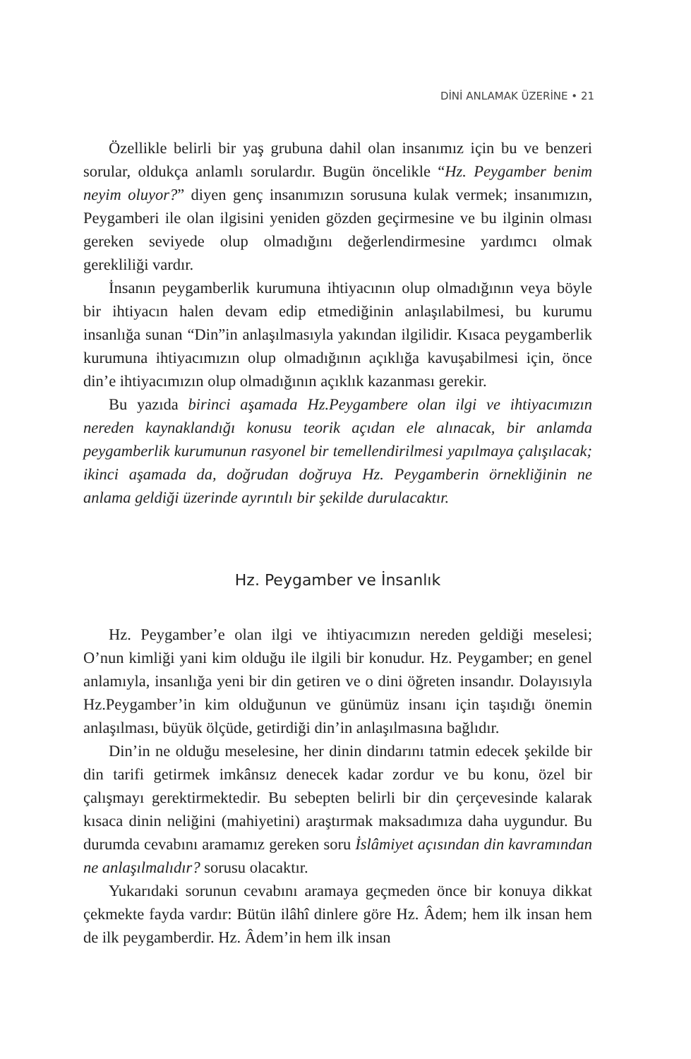DİNİ ANLAMAK ÜZERİNE • 21
Özellikle belirli bir yaş grubuna dahil olan insanımız için bu ve benzeri sorular, oldukça anlamlı sorulardır. Bugün öncelikle “Hz. Peygamber benim neyim oluyor?” diyen genç insanımızın sorusuna kulak vermek; insanımızın, Peygamberi ile olan ilgisini yeniden gözden geçirmesine ve bu ilginin olması gereken seviyede olup olmadığını değerlendirmesine yardımcı olmak gerekliliği vardır.
İnsanın peygamberlik kurumuna ihtiyacının olup olmadığının veya böyle bir ihtiyacın halen devam edip etmediğinin anlaşılabilmesi, bu kurumu insanlığa sunan “Din”in anlaşılmasıyla yakından ilgilidir. Kısaca peygamberlik kurumuna ihtiyacımızın olup olmadığının açıklığa kavuşabilmesi için, önce din’e ihtiyacımızın olup olmadığının açıklık kazanması gerekir.
Bu yazıda birinci aşamada Hz.Peygambere olan ilgi ve ihtiyacımızın nereden kaynaklandığı konusu teorik açıdan ele alınacak, bir anlamda peygamberlik kurumunun rasyonel bir temellendirilmesi yapılmaya çalışılacak; ikinci aşamada da, doğrudan doğruya Hz. Peygamberin örnekliğinin ne anlama geldiği üzerinde ayrıntılı bir şekilde durulacaktır.
Hz. Peygamber ve İnsanlık
Hz. Peygamber’e olan ilgi ve ihtiyacımızın nereden geldiği meselesi; O’nun kimliği yani kim olduğu ile ilgili bir konudur. Hz. Peygamber; en genel anlamıyla, insanlığa yeni bir din getiren ve o dini öğreten insandır. Dolayısıyla Hz.Peygamber’in kim olduğunun ve günümüz insanı için taşıdığı önemin anlaşılması, büyük ölçüde, getirdiği din’in anlaşılmasına bağlıdır.
Din’in ne olduğu meselesine, her dinin dindarını tatmin edecek şekilde bir din tarifi getirmek imkânsız denecek kadar zordur ve bu konu, özel bir çalışmayı gerektirmektedir. Bu sebepten belirli bir din çerçevesinde kalarak kısaca dinin neliğini (mahiyetini) araştırmak maksadımıza daha uygundur. Bu durumda cevabını aramamız gereken soru İslâmiyet açısından din kavramından ne anlaşılmalıdır? sorusu olacaktır.
Yukarıdaki sorunun cevabını aramaya geçmeden önce bir konuya dikkat çekmekte fayda vardır: Bütün ilâhî dinlere göre Hz. Âdem; hem ilk insan hem de ilk peygamberdir. Hz. Âdem’in hem ilk insan